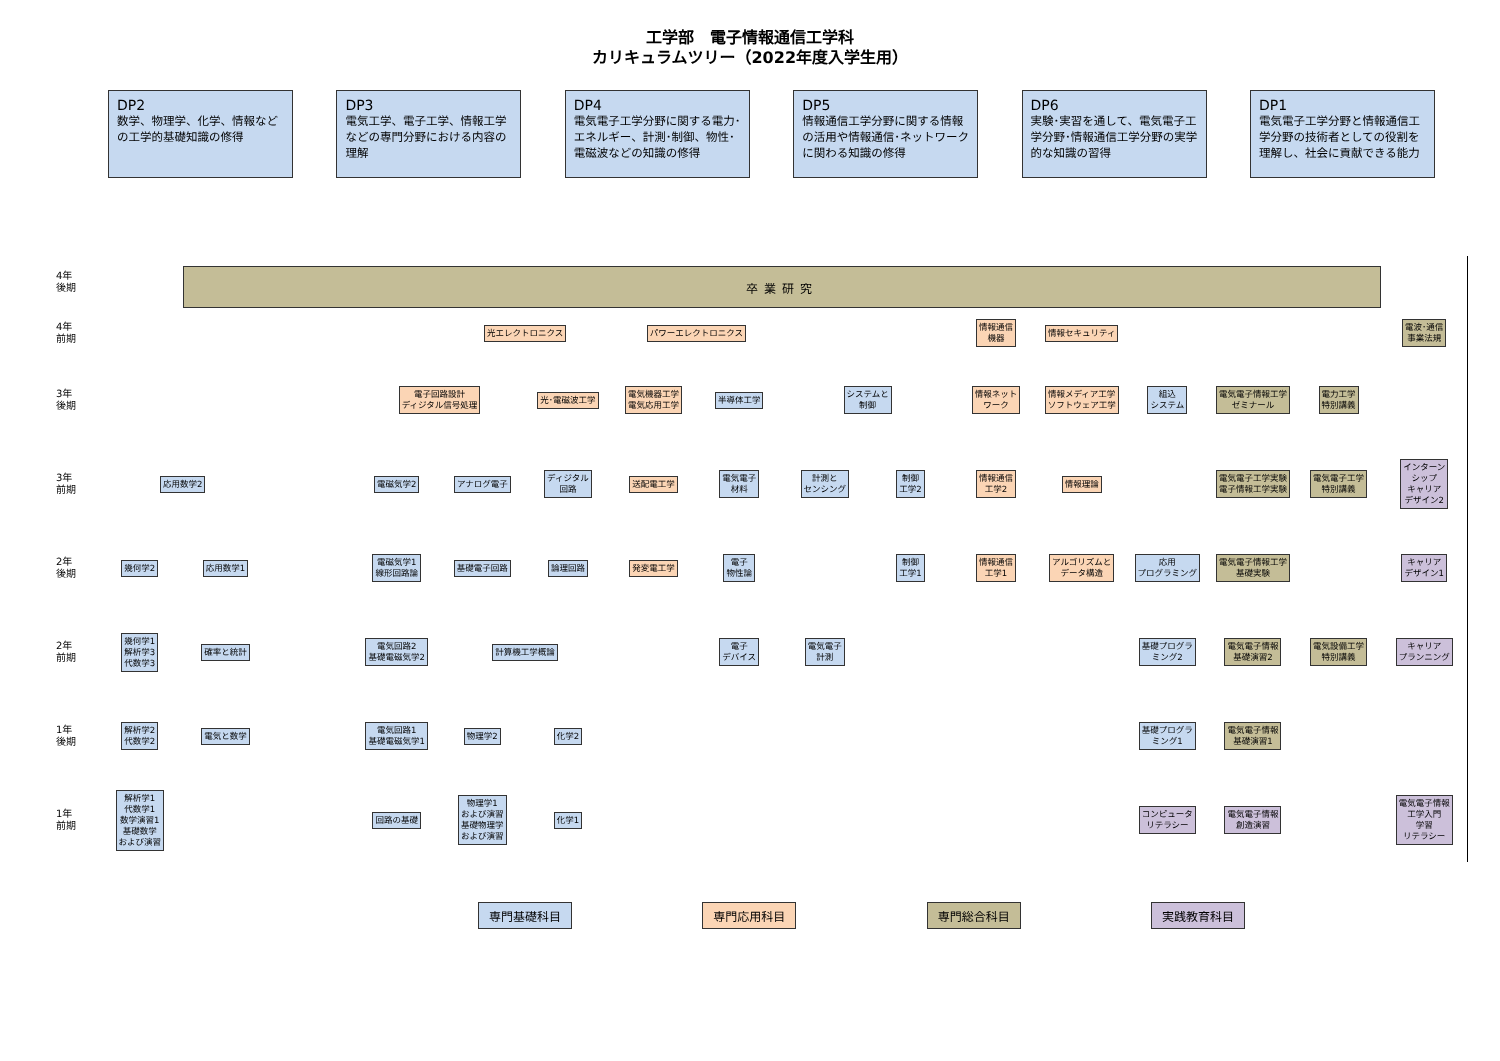工学部　電子情報通信工学科
カリキュラムツリー（2022年度入学生用）
DP2
数学、物理学、化学、情報などの工学的基礎知識の修得
DP3
電気工学、電子工学、情報工学などの専門分野における内容の理解
DP4
電気電子工学分野に関する電力･エネルギー、計測･制御、物性･電磁波などの知識の修得
DP5
情報通信工学分野に関する情報の活用や情報通信･ネットワークに関わる知識の修得
DP6
実験･実習を通して、電気電子工学分野･情報通信工学分野の実学的な知識の習得
DP1
電気電子工学分野と情報通信工学分野の技術者としての役割を理解し、社会に貢献できる能力
4年
後期
卒業研究
4年
前期
光エレクトロニクス
パワーエレクトロニクス
情報通信
機器
情報セキュリティ
電波･通信
事業法規
3年
後期
電子回路設計
ディジタル信号処理
光･電磁波工学
電気機器工学
電気応用工学
半導体工学
システムと
制御
情報ネット
ワーク
情報メディア工学
ソフトウェア工学
組込
システム
電気電子情報工学
ゼミナール
電力工学
特別講義
3年
前期
応用数学2
電磁気学2
アナログ電子
ディジタル
回路
送配電工学
電気電子
材料
計測と
センシング
制御
工学2
情報通信
工学2
情報理論
電気電子工学実験
電子情報工学実験
電気電子工学
特別講義
インターン
シップ
キャリア
デザイン2
2年
後期
幾何学2
応用数学1
電磁気学1
線形回路論
基礎電子回路
論理回路
発変電工学
電子
物性論
制御
工学1
情報通信
工学1
アルゴリズムと
データ構造
応用
プログラミング
電気電子情報工学
基礎実験
キャリア
デザイン1
2年
前期
幾何学1
解析学3
代数学3
確率と統計
電気回路2
基礎電磁気学2
計算機工学概論
電子
デバイス
電気電子
計測
基礎プログラ
ミング2
電気電子情報
基礎演習2
電気設備工学
特別講義
キャリア
プランニング
1年
後期
解析学2
代数学2
電気と数学
電気回路1
基礎電磁気学1
物理学2
化学2
基礎プログラ
ミング1
電気電子情報
基礎演習1
1年
前期
解析学1
代数学1
数学演習1
基礎数学
および演習
回路の基礎
物理学1
および演習
基礎物理学
および演習
化学1
コンピュータ
リテラシー
電気電子情報
創造演習
電気電子情報
工学入門
学習
リテラシー
専門基礎科目 専門応用科目 専門総合科目 実践教育科目